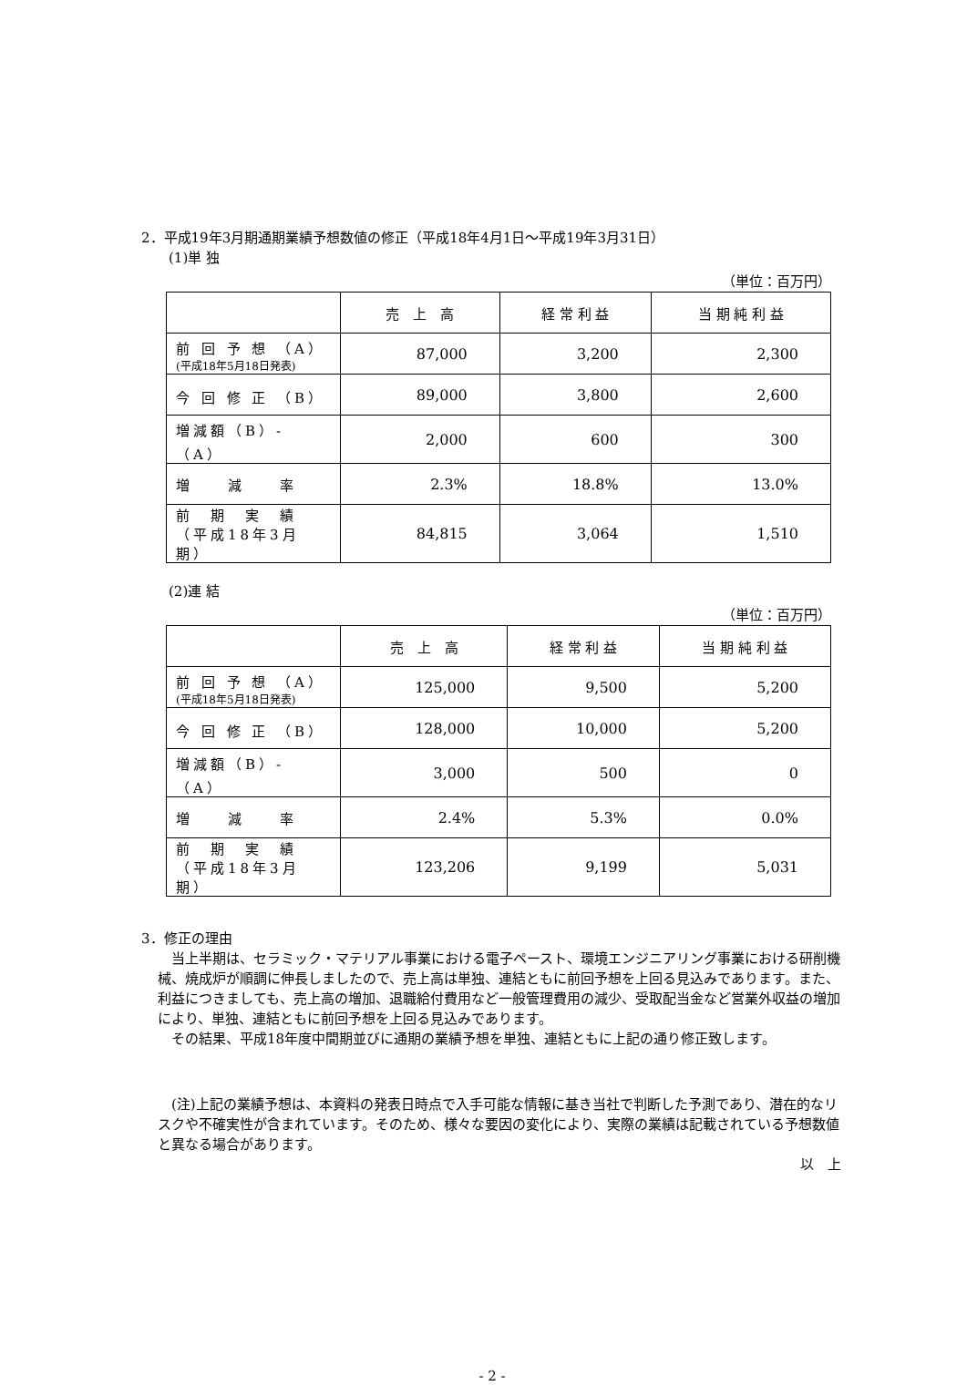2．平成19年3月期通期業績予想数値の修正（平成18年4月1日～平成19年3月31日）
(1)単 独
（単位：百万円）
| | 売 上 高 | 経 常 利 益 | 当 期 純 利 益 |
| --- | --- | --- | --- |
| 前 回 予 想 （A） (平成18年5月18日発表) | 87,000 | 3,200 | 2,300 |
| 今 回 修 正 （B） | 89,000 | 3,800 | 2,600 |
| 増減額（B）-（A） | 2,000 | 600 | 300 |
| 増 減 率 | 2.3% | 18.8% | 13.0% |
| 前 期 実 績 （平成18年3月期） | 84,815 | 3,064 | 1,510 |
(2)連 結
（単位：百万円）
| | 売 上 高 | 経 常 利 益 | 当 期 純 利 益 |
| --- | --- | --- | --- |
| 前 回 予 想 （A） (平成18年5月18日発表) | 125,000 | 9,500 | 5,200 |
| 今 回 修 正 （B） | 128,000 | 10,000 | 5,200 |
| 増減額（B）-（A） | 3,000 | 500 | 0 |
| 増 減 率 | 2.4% | 5.3% | 0.0% |
| 前 期 実 績 （平成18年3月期） | 123,206 | 9,199 | 5,031 |
3．修正の理由
　当上半期は、セラミック・マテリアル事業における電子ペースト、環境エンジニアリング事業における研削機械、焼成炉が順調に伸長しましたので、売上高は単独、連結ともに前回予想を上回る見込みであります。また、利益につきましても、売上高の増加、退職給付費用など一般管理費用の減少、受取配当金など営業外収益の増加により、単独、連結ともに前回予想を上回る見込みであります。
　その結果、平成18年度中間期並びに通期の業績予想を単独、連結ともに上記の通り修正致します。
　(注)上記の業績予想は、本資料の発表日時点で入手可能な情報に基き当社で判断した予測であり、潜在的なリスクや不確実性が含まれています。そのため、様々な要因の変化により、実際の業績は記載されている予想数値と異なる場合があります。
以　上
- 2 -